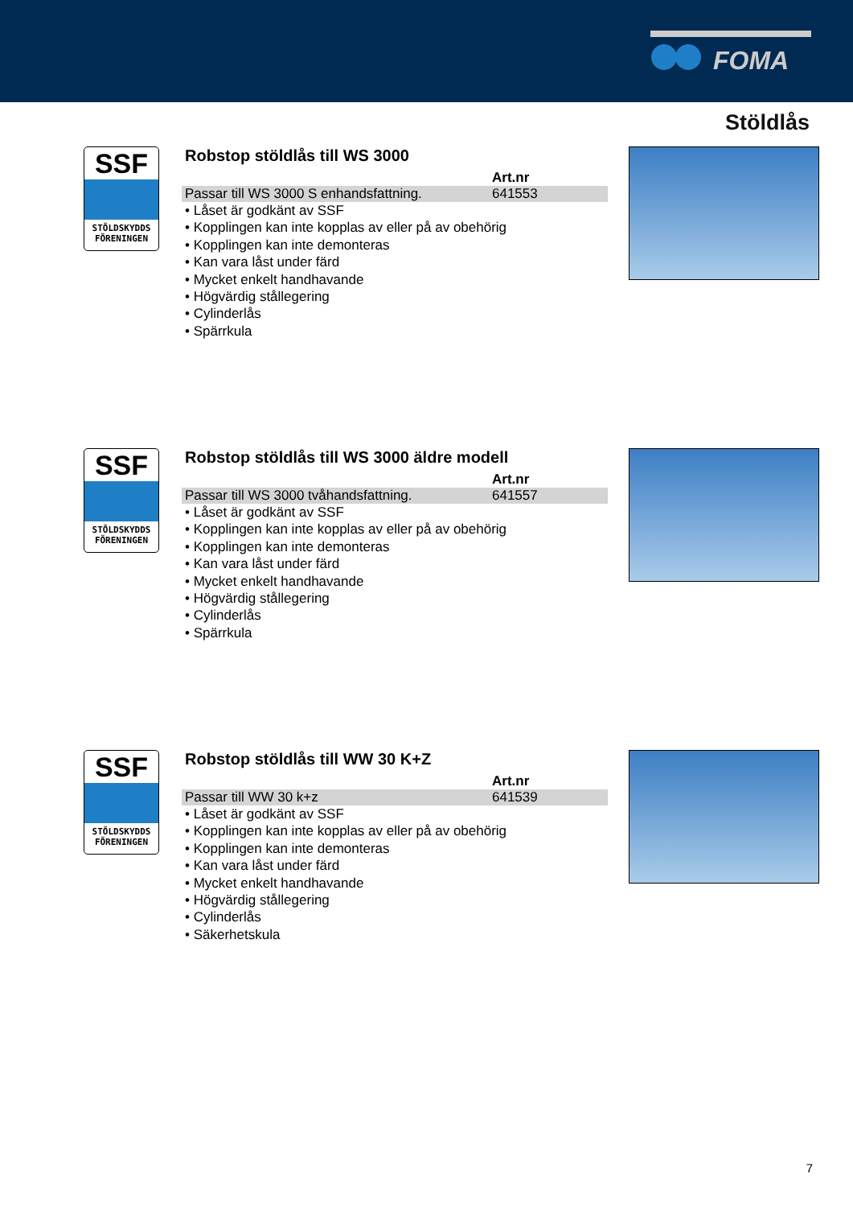FOMA
Stöldlås
SSF
STÖLDSKYDDS
FÖRENINGEN
Robstop stöldlås till WS 3000
| | Art.nr |
| --- | --- |
| Passar till WS 3000 S enhandsfattning. | 641553 |
• Låset är godkänt av SSF
• Kopplingen kan inte kopplas av eller på av obehörig
• Kopplingen kan inte demonteras
• Kan vara låst under färd
• Mycket enkelt handhavande
• Högvärdig stållegering
• Cylinderlås
• Spärrkula
SSF
STÖLDSKYDDS
FÖRENINGEN
Robstop stöldlås till WS 3000 äldre modell
| | Art.nr |
| --- | --- |
| Passar till WS 3000 tvåhandsfattning. | 641557 |
• Låset är godkänt av SSF
• Kopplingen kan inte kopplas av eller på av obehörig
• Kopplingen kan inte demonteras
• Kan vara låst under färd
• Mycket enkelt handhavande
• Högvärdig stållegering
• Cylinderlås
• Spärrkula
SSF
STÖLDSKYDDS
FÖRENINGEN
Robstop stöldlås till WW 30 K+Z
| | Art.nr |
| --- | --- |
| Passar till WW 30 k+z | 641539 |
• Låset är godkänt av SSF
• Kopplingen kan inte kopplas av eller på av obehörig
• Kopplingen kan inte demonteras
• Kan vara låst under färd
• Mycket enkelt handhavande
• Högvärdig stållegering
• Cylinderlås
• Säkerhetskula
7